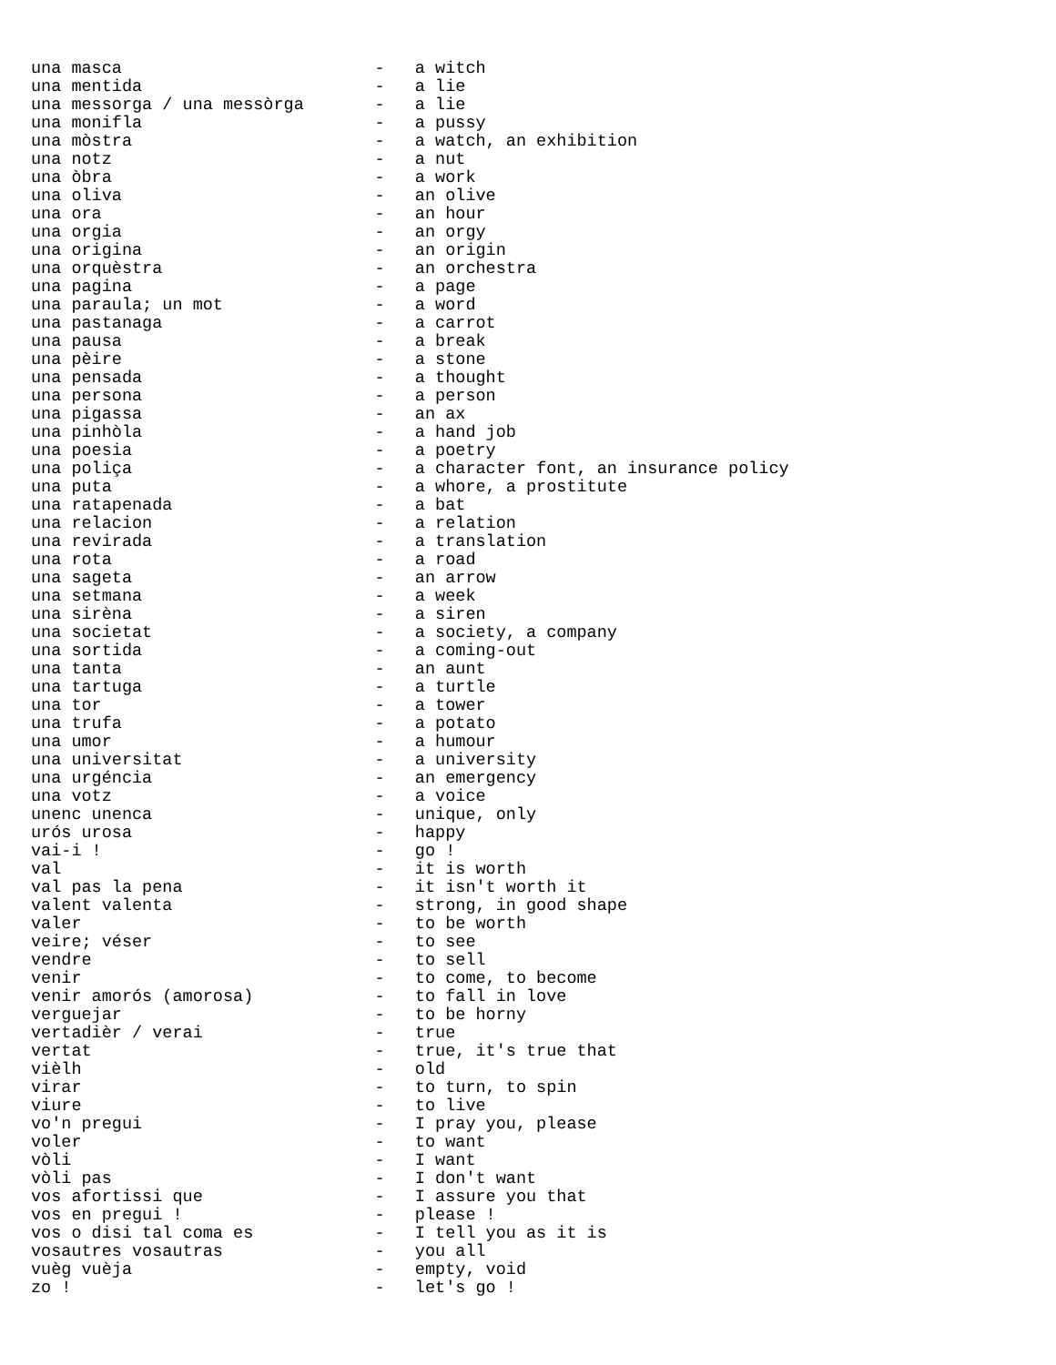una masca                         -   a witch
una mentida                       -   a lie
una messorga / una messòrga       -   a lie
una monifla                       -   a pussy
una mòstra                        -   a watch, an exhibition
una notz                          -   a nut
una òbra                          -   a work
una oliva                         -   an olive
una ora                           -   an hour
una orgia                         -   an orgy
una origina                       -   an origin
una orquèstra                     -   an orchestra
una pagina                        -   a page
una paraula; un mot               -   a word
una pastanaga                     -   a carrot
una pausa                         -   a break
una pèire                         -   a stone
una pensada                       -   a thought
una persona                       -   a person
una pigassa                       -   an ax
una pinhòla                       -   a hand job
una poesia                        -   a poetry
una poliça                        -   a character font, an insurance policy
una puta                          -   a whore, a prostitute
una ratapenada                    -   a bat
una relacion                      -   a relation
una revirada                      -   a translation
una rota                          -   a road
una sageta                        -   an arrow
una setmana                       -   a week
una sirèna                        -   a siren
una societat                      -   a society, a company
una sortida                       -   a coming-out
una tanta                         -   an aunt
una tartuga                       -   a turtle
una tor                           -   a tower
una trufa                         -   a potato
una umor                          -   a humour
una universitat                   -   a university
una urgéncia                      -   an emergency
una votz                          -   a voice
unenc unenca                      -   unique, only
urós urosa                        -   happy
vai-i !                           -   go !
val                               -   it is worth
val pas la pena                   -   it isn't worth it
valent valenta                    -   strong, in good shape
valer                             -   to be worth
veire; véser                      -   to see
vendre                            -   to sell
venir                             -   to come, to become
venir amorós (amorosa)            -   to fall in love
verguejar                         -   to be horny
vertadièr / verai                 -   true
vertat                            -   true, it's true that
vièlh                             -   old
virar                             -   to turn, to spin
viure                             -   to live
vo'n pregui                       -   I pray you, please
voler                             -   to want
vòli                              -   I want
vòli pas                          -   I don't want
vos afortissi que                 -   I assure you that
vos en pregui !                   -   please !
vos o disi tal coma es            -   I tell you as it is
vosautres vosautras               -   you all
vuèg vuèja                        -   empty, void
zo !                              -   let's go !